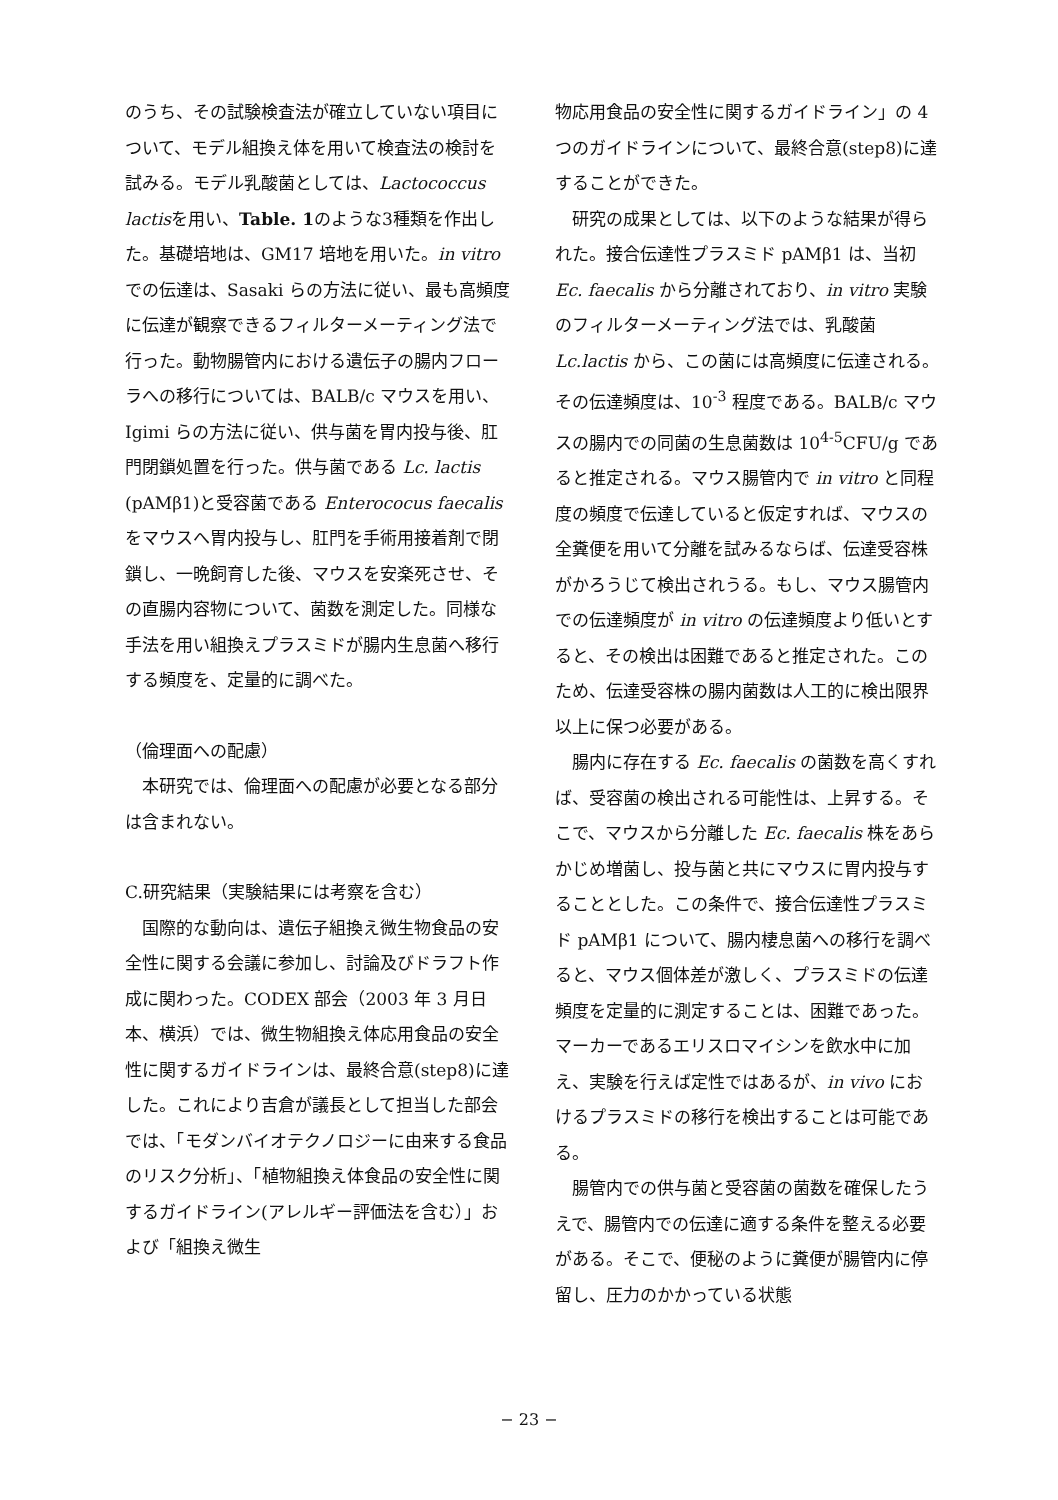のうち、その試験検査法が確立していない項目について、モデル組換え体を用いて検査法の検討を試みる。モデル乳酸菌としては、Lactococcus lactisを用い、Table. 1のような3種類を作出した。基礎培地は、GM17 培地を用いた。in vitroでの伝達は、Sasaki らの方法に従い、最も高頻度に伝達が観察できるフィルターメーティング法で行った。動物腸管内における遺伝子の腸内フローラへの移行については、BALB/c マウスを用い、Igimi らの方法に従い、供与菌を胃内投与後、肛門閉鎖処置を行った。供与菌である Lc. lactis (pAMβ1)と受容菌である Enterococus faecalis をマウスへ胃内投与し、肛門を手術用接着剤で閉鎖し、一晩飼育した後、マウスを安楽死させ、その直腸内容物について、菌数を測定した。同様な手法を用い組換えプラスミドが腸内生息菌へ移行する頻度を、定量的に調べた。
（倫理面への配慮）
本研究では、倫理面への配慮が必要となる部分は含まれない。
C.研究結果（実験結果には考察を含む）
国際的な動向は、遺伝子組換え微生物食品の安全性に関する会議に参加し、討論及びドラフト作成に関わった。CODEX 部会（2003 年 3 月日本、横浜）では、微生物組換え体応用食品の安全性に関するガイドラインは、最終合意(step8)に達した。これにより吉倉が議長として担当した部会では、「モダンバイオテクノロジーに由来する食品のリスク分析」、「植物組換え体食品の安全性に関するガイドライン(アレルギー評価法を含む）」および「組換え微生
物応用食品の安全性に関するガイドライン」の 4つのガイドラインについて、最終合意(step8)に達することができた。
研究の成果としては、以下のような結果が得られた。接合伝達性プラスミド pAMβ1 は、当初 Ec. faecalis から分離されており、in vitro 実験のフィルターメーティング法では、乳酸菌 Lc.lactis から、この菌には高頻度に伝達される。その伝達頻度は、10<sup>-3</sup> 程度である。BALB/c マウスの腸内での同菌の生息菌数は 10<sup>4-5</sup>CFU/g であると推定される。マウス腸管内で in vitro と同程度の頻度で伝達していると仮定すれば、マウスの全糞便を用いて分離を試みるならば、伝達受容株がかろうじて検出されうる。もし、マウス腸管内での伝達頻度が in vitro の伝達頻度より低いとすると、その検出は困難であると推定された。このため、伝達受容株の腸内菌数は人工的に検出限界以上に保つ必要がある。
腸内に存在する Ec. faecalis の菌数を高くすれば、受容菌の検出される可能性は、上昇する。そこで、マウスから分離した Ec. faecalis 株をあらかじめ増菌し、投与菌と共にマウスに胃内投与することとした。この条件で、接合伝達性プラスミド pAMβ1 について、腸内棲息菌への移行を調べると、マウス個体差が激しく、プラスミドの伝達頻度を定量的に測定することは、困難であった。マーカーであるエリスロマイシンを飲水中に加え、実験を行えば定性ではあるが、in vivo におけるプラスミドの移行を検出することは可能である。
腸管内での供与菌と受容菌の菌数を確保したうえで、腸管内での伝達に適する条件を整える必要がある。そこで、便秘のように糞便が腸管内に停留し、圧力のかかっている状態
− 23 −